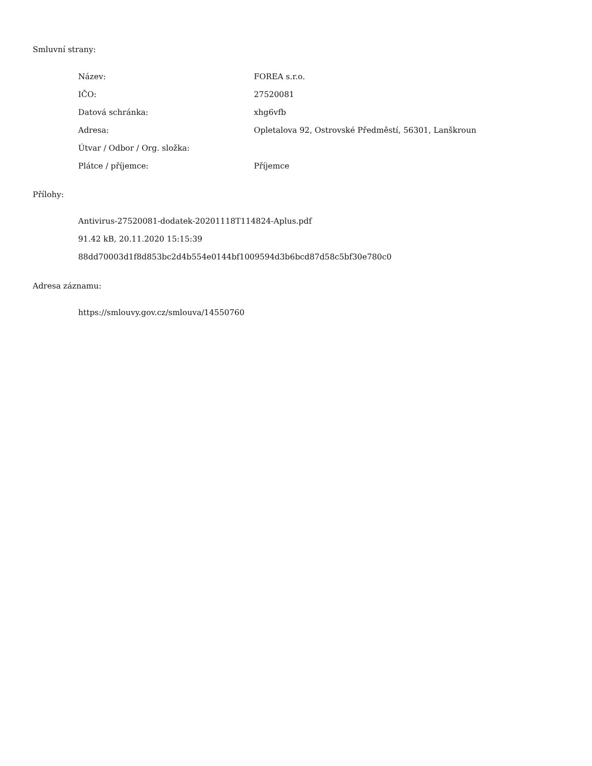Smluvní strany:
| Název: | FOREA s.r.o. |
| IČO: | 27520081 |
| Datová schránka: | xhg6vfb |
| Adresa: | Opletalova 92, Ostrovské Předměstí, 56301, Lanškroun |
| Útvar / Odbor / Org. složka: | |
| Plátce / příjemce: | Příjemce |
Přílohy:
Antivirus-27520081-dodatek-20201118T114824-Aplus.pdf
91.42 kB, 20.11.2020 15:15:39
88dd70003d1f8d853bc2d4b554e0144bf1009594d3b6bcd87d58c5bf30e780c0
Adresa záznamu:
https://smlouvy.gov.cz/smlouva/14550760